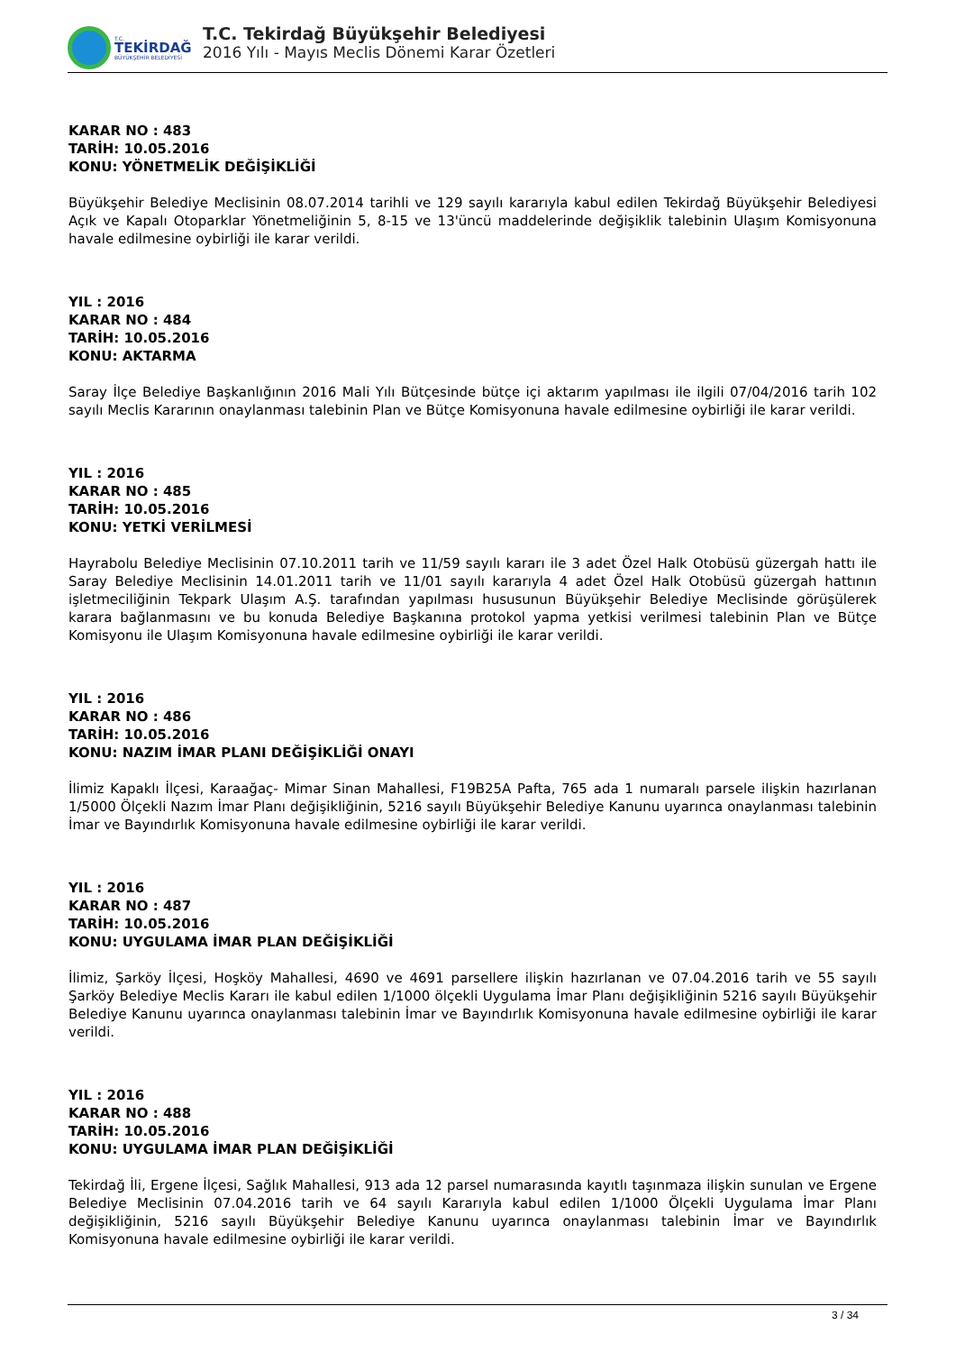T.C.
TEKİRDAĞ
BÜYÜKŞEHİR BELEDİYESİ
T.C. Tekirdağ Büyükşehir Belediyesi
2016 Yılı - Mayıs Meclis Dönemi Karar Özetleri
KARAR NO : 483
TARİH: 10.05.2016
KONU: YÖNETMELİK DEĞİŞİKLİĞİ
Büyükşehir Belediye Meclisinin 08.07.2014 tarihli ve 129 sayılı kararıyla kabul edilen Tekirdağ Büyükşehir Belediyesi Açık ve Kapalı Otoparklar Yönetmeliğinin 5, 8-15 ve 13'üncü maddelerinde değişiklik talebinin Ulaşım Komisyonuna havale edilmesine oybirliği ile karar verildi.
YIL : 2016
KARAR NO : 484
TARİH: 10.05.2016
KONU: AKTARMA
Saray İlçe Belediye Başkanlığının 2016 Mali Yılı Bütçesinde bütçe içi aktarım yapılması ile ilgili 07/04/2016 tarih 102 sayılı Meclis Kararının onaylanması talebinin Plan ve Bütçe Komisyonuna havale edilmesine oybirliği ile karar verildi.
YIL : 2016
KARAR NO : 485
TARİH: 10.05.2016
KONU: YETKİ VERİLMESİ
Hayrabolu Belediye Meclisinin 07.10.2011 tarih ve 11/59 sayılı kararı ile 3 adet Özel Halk Otobüsü güzergah hattı ile Saray Belediye Meclisinin 14.01.2011 tarih ve 11/01 sayılı kararıyla 4 adet Özel Halk Otobüsü güzergah hattının işletmeciliğinin Tekpark Ulaşım A.Ş. tarafından yapılması hususunun Büyükşehir Belediye Meclisinde görüşülerek karara bağlanmasını ve bu konuda Belediye Başkanına protokol yapma yetkisi verilmesi talebinin Plan ve Bütçe Komisyonu ile Ulaşım Komisyonuna havale edilmesine oybirliği ile karar verildi.
YIL : 2016
KARAR NO : 486
TARİH: 10.05.2016
KONU: NAZIM İMAR PLANI DEĞİŞİKLİĞİ ONAYI
İlimiz Kapaklı İlçesi, Karaağaç- Mimar Sinan Mahallesi, F19B25A Pafta, 765 ada 1 numaralı parsele ilişkin hazırlanan 1/5000 Ölçekli Nazım İmar Planı değişikliğinin, 5216 sayılı Büyükşehir Belediye Kanunu uyarınca onaylanması talebinin İmar ve Bayındırlık Komisyonuna havale edilmesine oybirliği ile karar verildi.
YIL : 2016
KARAR NO : 487
TARİH: 10.05.2016
KONU: UYGULAMA İMAR PLAN DEĞİŞİKLİĞİ
İlimiz, Şarköy İlçesi, Hoşköy Mahallesi, 4690 ve 4691 parsellere ilişkin hazırlanan ve 07.04.2016 tarih ve 55 sayılı Şarköy Belediye Meclis Kararı ile kabul edilen 1/1000 ölçekli Uygulama İmar Planı değişikliğinin 5216 sayılı Büyükşehir Belediye Kanunu uyarınca onaylanması talebinin İmar ve Bayındırlık Komisyonuna havale edilmesine oybirliği ile karar verildi.
YIL : 2016
KARAR NO : 488
TARİH: 10.05.2016
KONU: UYGULAMA İMAR PLAN DEĞİŞİKLİĞİ
Tekirdağ İli, Ergene İlçesi, Sağlık Mahallesi, 913 ada 12 parsel numarasında kayıtlı taşınmaza ilişkin sunulan ve Ergene Belediye Meclisinin 07.04.2016 tarih ve 64 sayılı Kararıyla kabul edilen 1/1000 Ölçekli Uygulama İmar Planı değişikliğinin, 5216 sayılı Büyükşehir Belediye Kanunu uyarınca onaylanması talebinin İmar ve Bayındırlık Komisyonuna havale edilmesine oybirliği ile karar verildi.
3 / 34